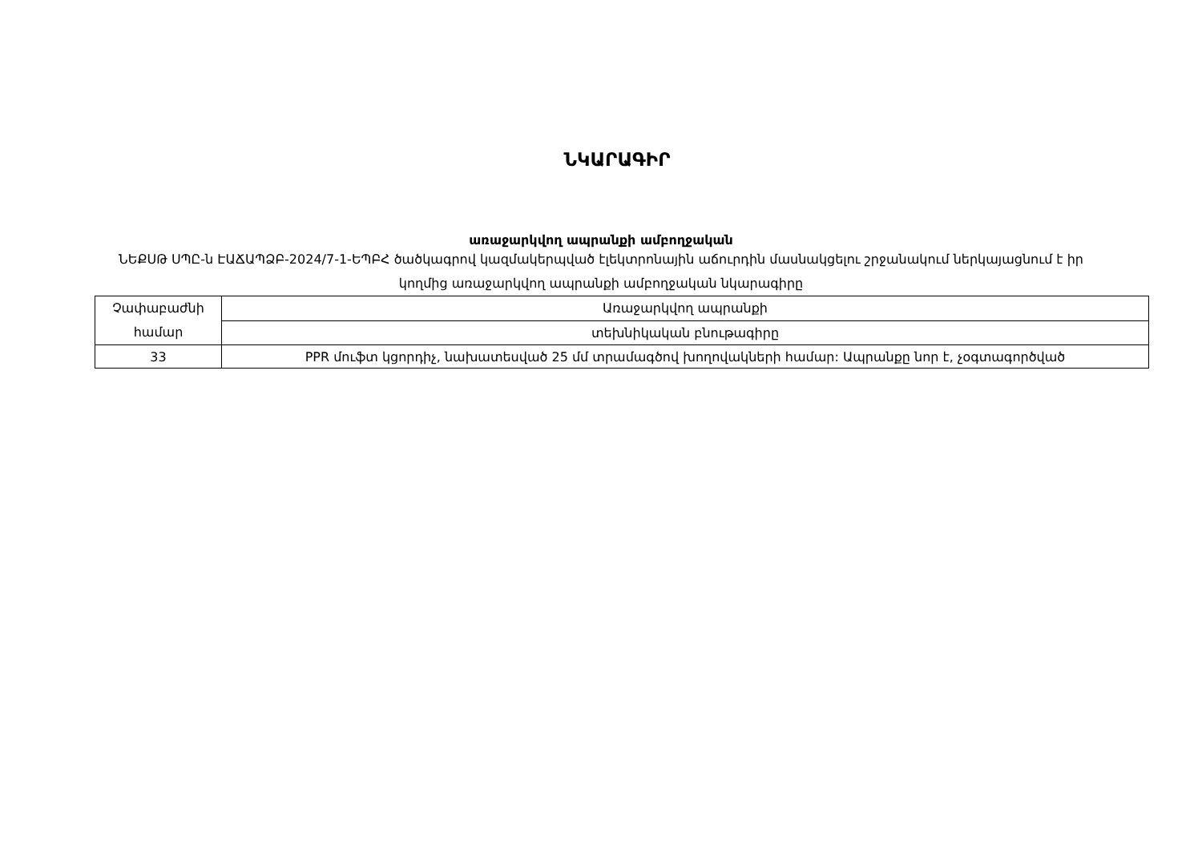ՆԿԱՐԱԳԻՐ
առաջարկվող ապրանքի ամբողջական
ՆԵՔՍԹ ՍՊԸ-ն ԷԱՃԱՊՁԲ-2024/7-1-ԵՊԲՀ ծածկագրով կազմակերպված էլեկտրոնային աճուրդին մասնակցելու շրջանակում ներկայացնում է իր կողմից առաջարկվող ապրանքի ամբողջական նկարագիրը
| Չափաբաժնի համար | Առաջարկվող ապրանքի |
| | տեխնիկական բնութագիրը |
| 33 | PPR մուֆտ կցորդիչ, նախատեսված 25 մմ տրամագծով խողովակների համար: Ապրանքը նոր է, չօգտագործված |